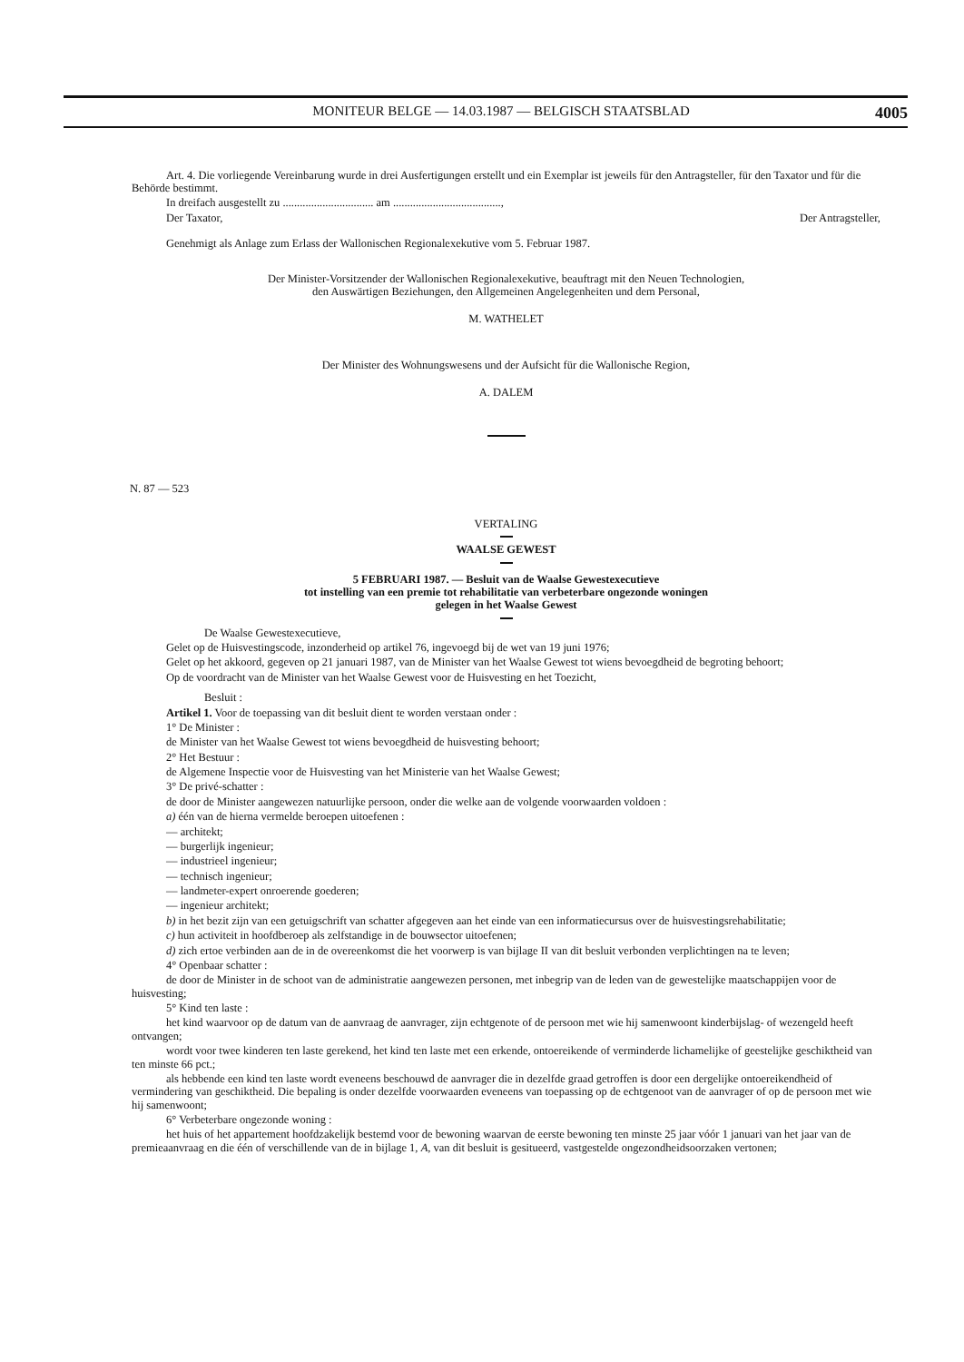MONITEUR BELGE — 14.03.1987 — BELGISCH STAATSBLAD 4005
Art. 4. Die vorliegende Vereinbarung wurde in drei Ausfertigungen erstellt und ein Exemplar ist jeweils für den Antragsteller, für den Taxator und für die Behörde bestimmt.
In dreifach ausgestellt zu ................................ am ......................................,
Der Taxator, Der Antragsteller,
Genehmigt als Anlage zum Erlass der Wallonischen Regionalexekutive vom 5. Februar 1987.
Der Minister-Vorsitzender der Wallonischen Regionalexekutive, beauftragt mit den Neuen Technologien,
den Auswärtigen Beziehungen, den Allgemeinen Angelegenheiten und dem Personal,
M. WATHELET
Der Minister des Wohnungswesens und der Aufsicht für die Wallonische Region,
A. DALEM
N. 87 — 523
VERTALING
WAALSE GEWEST
5 FEBRUARI 1987. — Besluit van de Waalse Gewestexecutieve
tot instelling van een premie tot rehabilitatie van verbeterbare ongezonde woningen
gelegen in het Waalse Gewest
De Waalse Gewestexecutieve,
Gelet op de Huisvestingscode, inzonderheid op artikel 76, ingevoegd bij de wet van 19 juni 1976;
Gelet op het akkoord, gegeven op 21 januari 1987, van de Minister van het Waalse Gewest tot wiens bevoegdheid de begroting behoort;
Op de voordracht van de Minister van het Waalse Gewest voor de Huisvesting en het Toezicht,
Besluit :
Artikel 1. Voor de toepassing van dit besluit dient te worden verstaan onder :
1° De Minister :
de Minister van het Waalse Gewest tot wiens bevoegdheid de huisvesting behoort;
2° Het Bestuur :
de Algemene Inspectie voor de Huisvesting van het Ministerie van het Waalse Gewest;
3° De privé-schatter :
de door de Minister aangewezen natuurlijke persoon, onder die welke aan de volgende voorwaarden voldoen :
a) één van de hierna vermelde beroepen uitoefenen :
— architekt;
— burgerlijk ingenieur;
— industrieel ingenieur;
— technisch ingenieur;
— landmeter-expert onroerende goederen;
— ingenieur architekt;
b) in het bezit zijn van een getuigschrift van schatter afgegeven aan het einde van een informatiecursus over de huisvestingsrehabilitatie;
c) hun activiteit in hoofdberoep als zelfstandige in de bouwsector uitoefenen;
d) zich ertoe verbinden aan de in de overeenkomst die het voorwerp is van bijlage II van dit besluit verbonden verplichtingen na te leven;
4° Openbaar schatter :
de door de Minister in de schoot van de administratie aangewezen personen, met inbegrip van de leden van de gewestelijke maatschappijen voor de huisvesting;
5° Kind ten laste :
het kind waarvoor op de datum van de aanvraag de aanvrager, zijn echtgenote of de persoon met wie hij samenwoont kinderbijslag- of wezengeld heeft ontvangen;
wordt voor twee kinderen ten laste gerekend, het kind ten laste met een erkende, ontoereikende of verminderde lichamelijke of geestelijke geschiktheid van ten minste 66 pct.;
als hebbende een kind ten laste wordt eveneens beschouwd de aanvrager die in dezelfde graad getroffen is door een dergelijke ontoereikendheid of vermindering van geschiktheid. Die bepaling is onder dezelfde voorwaarden eveneens van toepassing op de echtgenoot van de aanvrager of op de persoon met wie hij samenwoont;
6° Verbeterbare ongezonde woning :
het huis of het appartement hoofdzakelijk bestemd voor de bewoning waarvan de eerste bewoning ten minste 25 jaar vóór 1 januari van het jaar van de premieaanvraag en die één of verschillende van de in bijlage 1, A, van dit besluit is gesitueerd, vastgestelde ongezondheidsoorzaken vertonen;